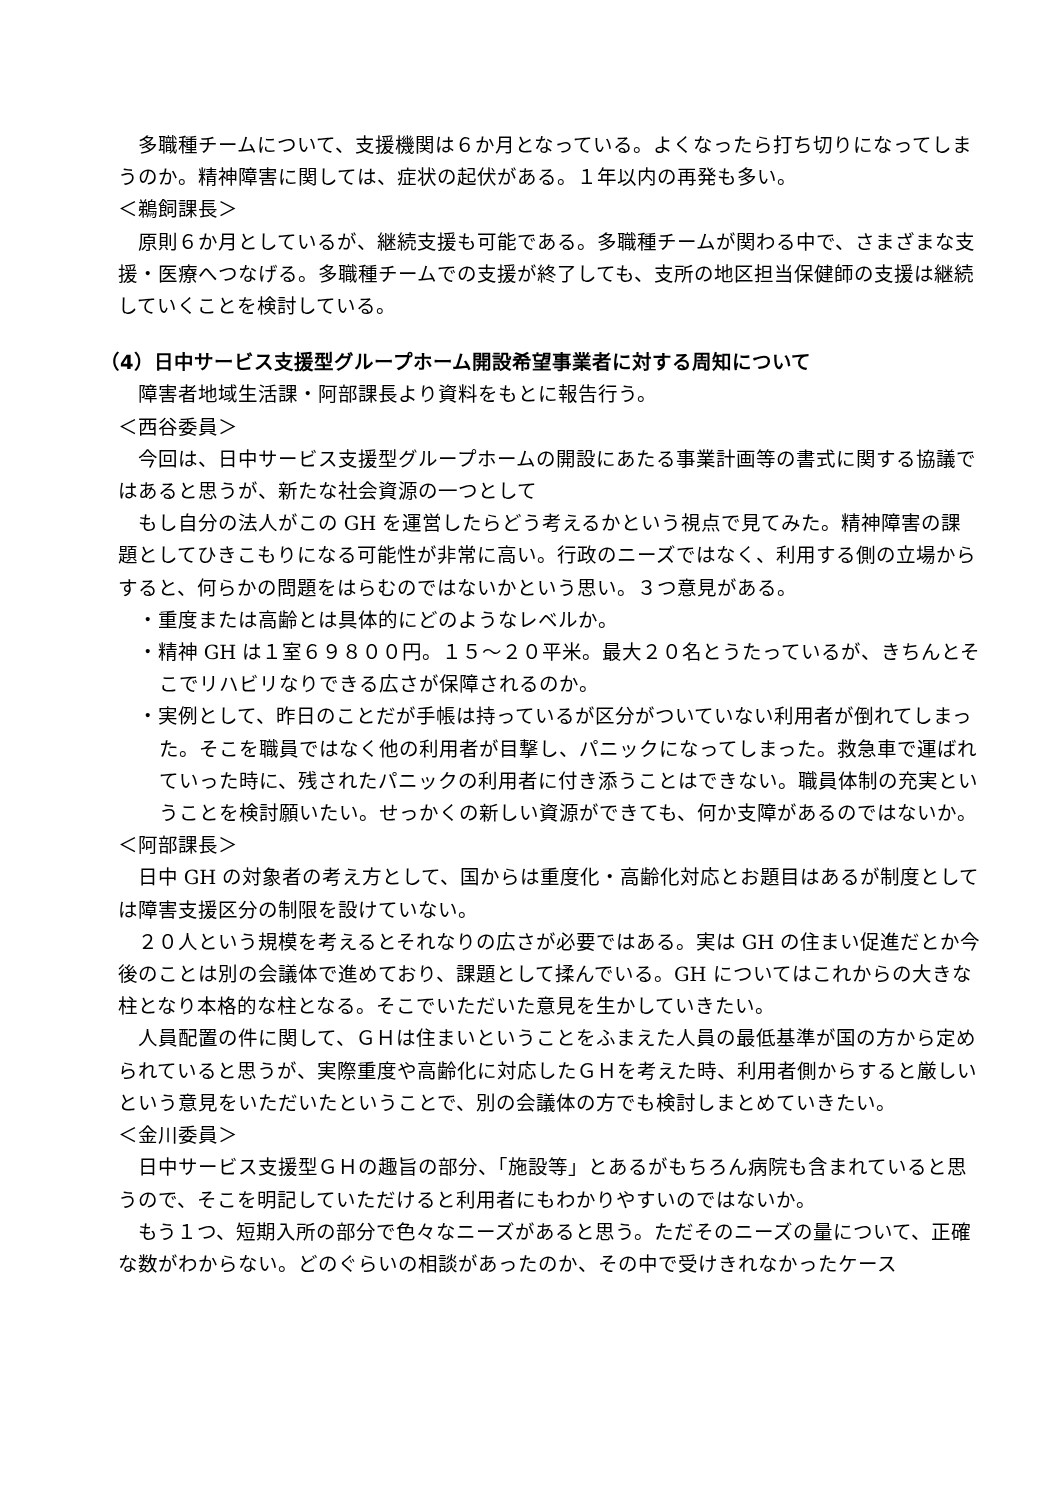多職種チームについて、支援機関は６か月となっている。よくなったら打ち切りになってしまうのか。精神障害に関しては、症状の起伏がある。１年以内の再発も多い。
＜鵜飼課長＞
原則６か月としているが、継続支援も可能である。多職種チームが関わる中で、さまざまな支援・医療へつなげる。多職種チームでの支援が終了しても、支所の地区担当保健師の支援は継続していくことを検討している。
（4）日中サービス支援型グループホーム開設希望事業者に対する周知について
障害者地域生活課・阿部課長より資料をもとに報告行う。
＜西谷委員＞
今回は、日中サービス支援型グループホームの開設にあたる事業計画等の書式に関する協議ではあると思うが、新たな社会資源の一つとして
もし自分の法人がこの GH を運営したらどう考えるかという視点で見てみた。精神障害の課題としてひきこもりになる可能性が非常に高い。行政のニーズではなく、利用する側の立場からすると、何らかの問題をはらむのではないかという思い。３つ意見がある。
・重度または高齢とは具体的にどのようなレベルか。
・精神 GH は１室６９８００円。１５～２０平米。最大２０名とうたっているが、きちんとそこでリハビリなりできる広さが保障されるのか。
・実例として、昨日のことだが手帳は持っているが区分がついていない利用者が倒れてしまった。そこを職員ではなく他の利用者が目撃し、パニックになってしまった。救急車で運ばれていった時に、残されたパニックの利用者に付き添うことはできない。職員体制の充実ということを検討願いたい。せっかくの新しい資源ができても、何か支障があるのではないか。
＜阿部課長＞
日中 GH の対象者の考え方として、国からは重度化・高齢化対応とお題目はあるが制度としては障害支援区分の制限を設けていない。
２０人という規模を考えるとそれなりの広さが必要ではある。実は GH の住まい促進だとか今後のことは別の会議体で進めており、課題として揉んでいる。GH についてはこれからの大きな柱となり本格的な柱となる。そこでいただいた意見を生かしていきたい。
人員配置の件に関して、ＧＨは住まいということをふまえた人員の最低基準が国の方から定められていると思うが、実際重度や高齢化に対応したＧＨを考えた時、利用者側からすると厳しいという意見をいただいたということで、別の会議体の方でも検討しまとめていきたい。
＜金川委員＞
日中サービス支援型ＧＨの趣旨の部分、「施設等」とあるがもちろん病院も含まれていると思うので、そこを明記していただけると利用者にもわかりやすいのではないか。
もう１つ、短期入所の部分で色々なニーズがあると思う。ただそのニーズの量について、正確な数がわからない。どのぐらいの相談があったのか、その中で受けきれなかったケース